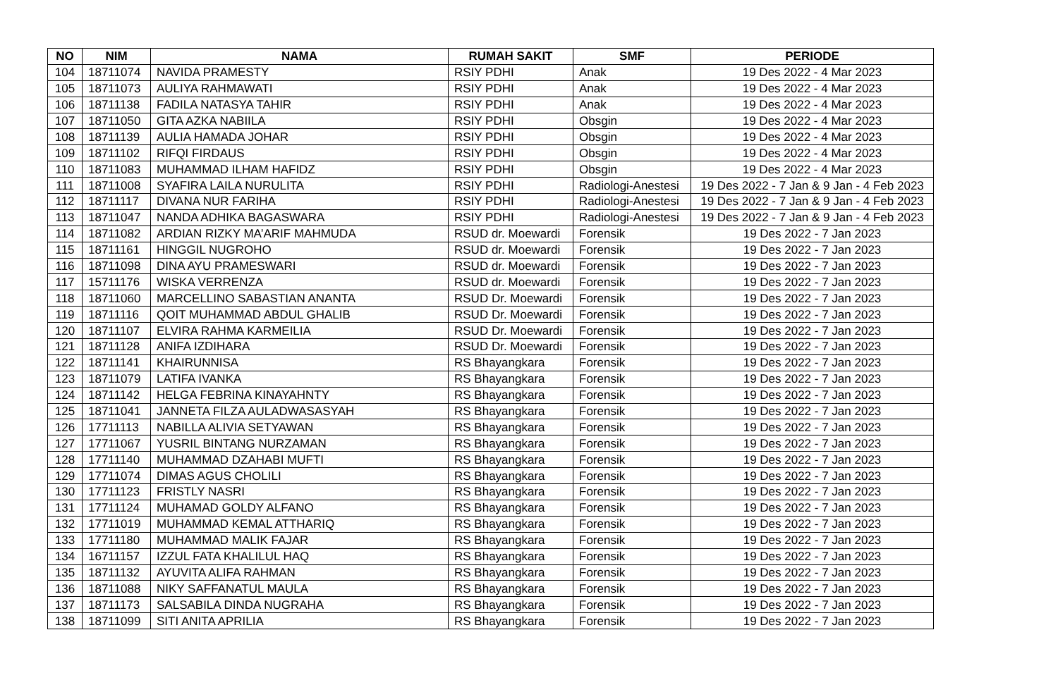| NO | NIM | NAMA | RUMAH SAKIT | SMF | PERIODE |
| --- | --- | --- | --- | --- | --- |
| 104 | 18711074 | NAVIDA PRAMESTY | RSIY PDHI | Anak | 19 Des 2022 - 4 Mar 2023 |
| 105 | 18711073 | AULIYA RAHMAWATI | RSIY PDHI | Anak | 19 Des 2022 - 4 Mar 2023 |
| 106 | 18711138 | FADILA NATASYA TAHIR | RSIY PDHI | Anak | 19 Des 2022 - 4 Mar 2023 |
| 107 | 18711050 | GITA AZKA NABIILA | RSIY PDHI | Obsgin | 19 Des 2022 - 4 Mar 2023 |
| 108 | 18711139 | AULIA HAMADA JOHAR | RSIY PDHI | Obsgin | 19 Des 2022 - 4 Mar 2023 |
| 109 | 18711102 | RIFQI FIRDAUS | RSIY PDHI | Obsgin | 19 Des 2022 - 4 Mar 2023 |
| 110 | 18711083 | MUHAMMAD ILHAM HAFIDZ | RSIY PDHI | Obsgin | 19 Des 2022 - 4 Mar 2023 |
| 111 | 18711008 | SYAFIRA LAILA NURULITA | RSIY PDHI | Radiologi-Anestesi | 19 Des 2022 - 7 Jan & 9 Jan - 4 Feb 2023 |
| 112 | 18711117 | DIVANA NUR FARIHA | RSIY PDHI | Radiologi-Anestesi | 19 Des 2022 - 7 Jan & 9 Jan - 4 Feb 2023 |
| 113 | 18711047 | NANDA ADHIKA BAGASWARA | RSIY PDHI | Radiologi-Anestesi | 19 Des 2022 - 7 Jan & 9 Jan - 4 Feb 2023 |
| 114 | 18711082 | ARDIAN RIZKY MA’ARIF MAHMUDA | RSUD dr. Moewardi | Forensik | 19 Des 2022 - 7 Jan 2023 |
| 115 | 18711161 | HINGGIL NUGROHO | RSUD dr. Moewardi | Forensik | 19 Des 2022 - 7 Jan 2023 |
| 116 | 18711098 | DINA AYU PRAMESWARI | RSUD dr. Moewardi | Forensik | 19 Des 2022 - 7 Jan 2023 |
| 117 | 15711176 | WISKA VERRENZA | RSUD dr. Moewardi | Forensik | 19 Des 2022 - 7 Jan 2023 |
| 118 | 18711060 | MARCELLINO SABASTIAN ANANTA | RSUD Dr. Moewardi | Forensik | 19 Des 2022 - 7 Jan 2023 |
| 119 | 18711116 | QOIT MUHAMMAD ABDUL GHALIB | RSUD Dr. Moewardi | Forensik | 19 Des 2022 - 7 Jan 2023 |
| 120 | 18711107 | ELVIRA RAHMA KARMEILIA | RSUD Dr. Moewardi | Forensik | 19 Des 2022 - 7 Jan 2023 |
| 121 | 18711128 | ANIFA IZDIHARA | RSUD Dr. Moewardi | Forensik | 19 Des 2022 - 7 Jan 2023 |
| 122 | 18711141 | KHAIRUNNISA | RS Bhayangkara | Forensik | 19 Des 2022 - 7 Jan 2023 |
| 123 | 18711079 | LATIFA IVANKA | RS Bhayangkara | Forensik | 19 Des 2022 - 7 Jan 2023 |
| 124 | 18711142 | HELGA FEBRINA KINAYAHNTY | RS Bhayangkara | Forensik | 19 Des 2022 - 7 Jan 2023 |
| 125 | 18711041 | JANNETA FILZA AULADWASASYAH | RS Bhayangkara | Forensik | 19 Des 2022 - 7 Jan 2023 |
| 126 | 17711113 | NABILLA ALIVIA SETYAWAN | RS Bhayangkara | Forensik | 19 Des 2022 - 7 Jan 2023 |
| 127 | 17711067 | YUSRIL BINTANG NURZAMAN | RS Bhayangkara | Forensik | 19 Des 2022 - 7 Jan 2023 |
| 128 | 17711140 | MUHAMMAD DZAHABI MUFTI | RS Bhayangkara | Forensik | 19 Des 2022 - 7 Jan 2023 |
| 129 | 17711074 | DIMAS AGUS CHOLILI | RS Bhayangkara | Forensik | 19 Des 2022 - 7 Jan 2023 |
| 130 | 17711123 | FRISTLY NASRI | RS Bhayangkara | Forensik | 19 Des 2022 - 7 Jan 2023 |
| 131 | 17711124 | MUHAMAD GOLDY ALFANO | RS Bhayangkara | Forensik | 19 Des 2022 - 7 Jan 2023 |
| 132 | 17711019 | MUHAMMAD KEMAL ATTHARIQ | RS Bhayangkara | Forensik | 19 Des 2022 - 7 Jan 2023 |
| 133 | 17711180 | MUHAMMAD MALIK FAJAR | RS Bhayangkara | Forensik | 19 Des 2022 - 7 Jan 2023 |
| 134 | 16711157 | IZZUL FATA KHALILUL HAQ | RS Bhayangkara | Forensik | 19 Des 2022 - 7 Jan 2023 |
| 135 | 18711132 | AYUVITA ALIFA RAHMAN | RS Bhayangkara | Forensik | 19 Des 2022 - 7 Jan 2023 |
| 136 | 18711088 | NIKY SAFFANATUL MAULA | RS Bhayangkara | Forensik | 19 Des 2022 - 7 Jan 2023 |
| 137 | 18711173 | SALSABILA DINDA NUGRAHA | RS Bhayangkara | Forensik | 19 Des 2022 - 7 Jan 2023 |
| 138 | 18711099 | SITI ANITA APRILIA | RS Bhayangkara | Forensik | 19 Des 2022 - 7 Jan 2023 |